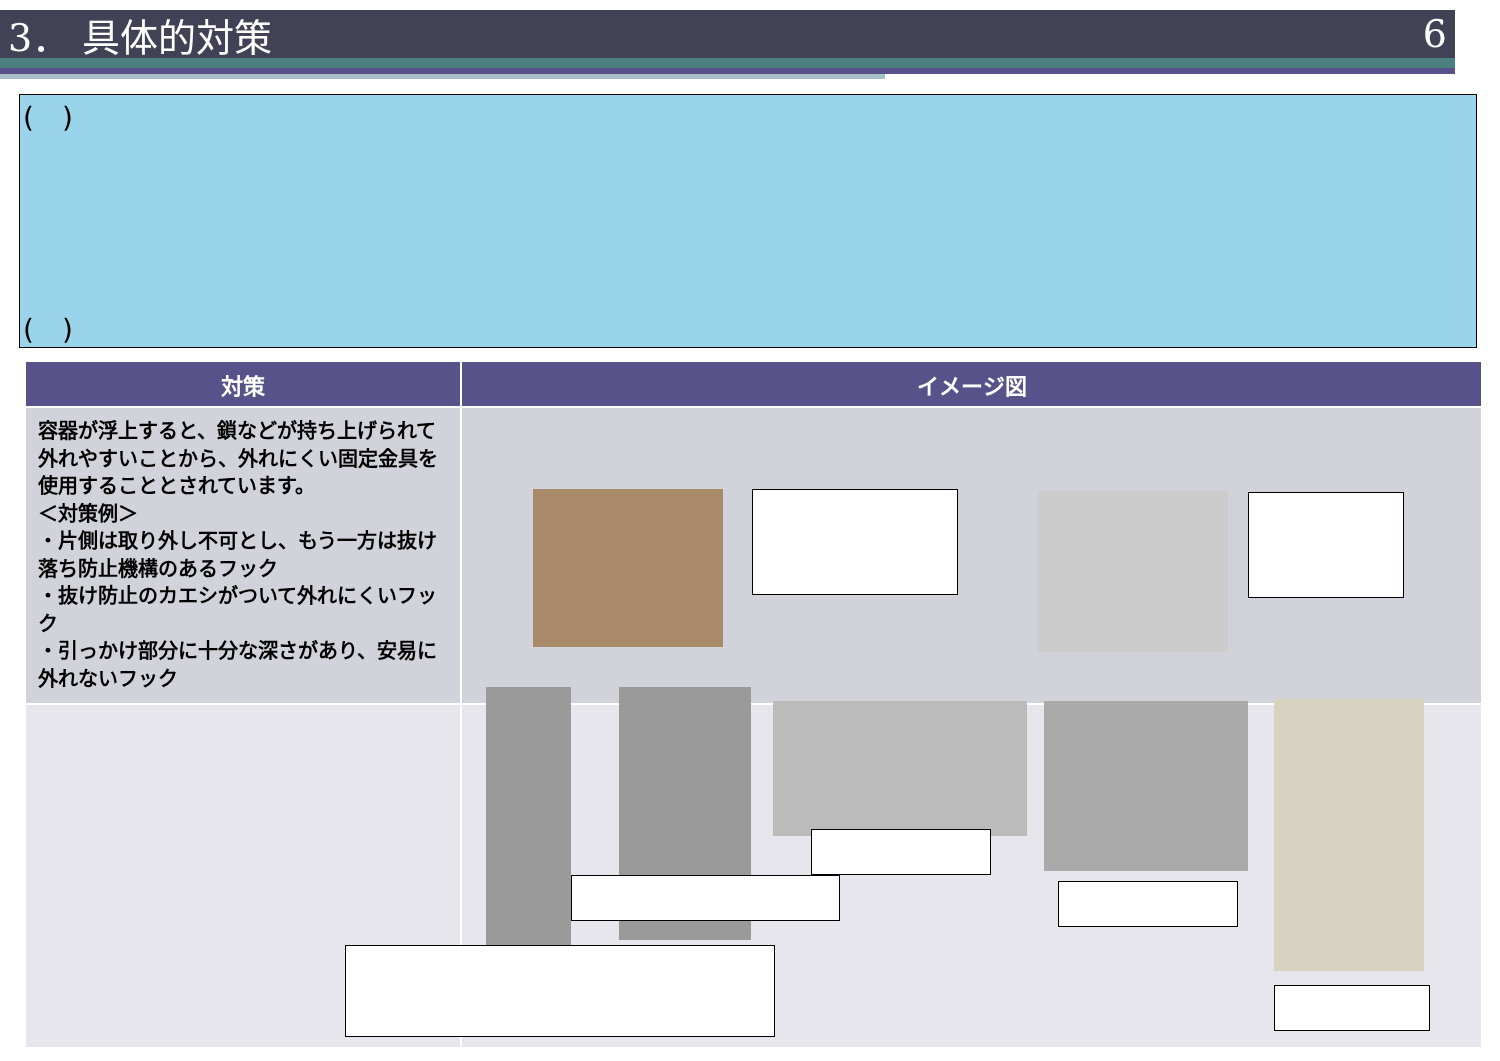3． 具体的対策 6
(　)
(　)
| 対策 | イメージ図 |
| --- | --- |
| 容器が浮上すると、鎖などが持ち上げられて外れやすいことから、外れにくい固定金具を使用することとされています。 ＜対策例＞ ・片側は取り外し不可とし、もう一方は抜け落ち防止機構のあるフック ・抜け防止のカエシがついて外れにくいフック ・引っかけ部分に十分な深さがあり、安易に外れないフック | |